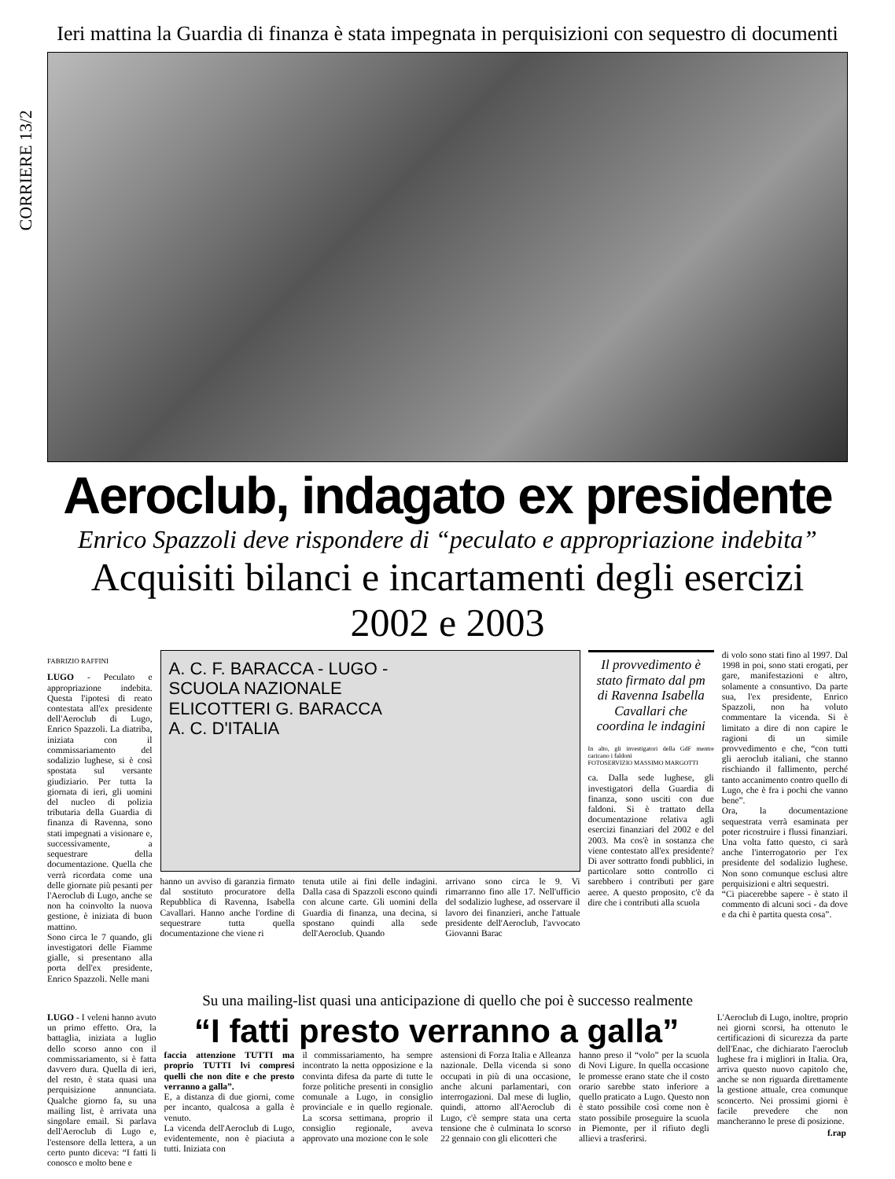CORRIERE 13/2
Ieri mattina la Guardia di finanza è stata impegnata in perquisizioni con sequestro di documenti
Aeroclub, indagato ex presidente
Enrico Spazzoli deve rispondere di “peculato e appropriazione indebita”
Acquisiti bilanci e incartamenti degli esercizi 2002 e 2003
FABRIZIO RAFFINI
LUGO - Peculato e appropriazione indebita. Questa l'ipotesi di reato contestata all'ex presidente dell'Aeroclub di Lugo, Enrico Spazzoli. La diatriba, iniziata con il commissariamento del sodalizio lughese, si è così spostata sul versante giudiziario. Per tutta la giornata di ieri, gli uomini del nucleo di polizia tributaria della Guardia di finanza di Ravenna, sono stati impegnati a visionare e, successivamente, a sequestrare della documentazione. Quella che verrà ricordata come una delle giornate più pesanti per l'Aeroclub di Lugo, anche se non ha coinvolto la nuova gestione, è iniziata di buon mattino.
Sono circa le 7 quando, gli investigatori delle Fiamme gialle, si presentano alla porta dell'ex presidente, Enrico Spazzoli. Nelle mani
A. C. F. BARACCA - LUGO -
SCUOLA NAZIONALE
ELICOTTERI G. BARACCA
A. C. D'ITALIA
hanno un avviso di garanzia firmato dal sostituto procuratore della Repubblica di Ravenna, Isabella Cavallari. Hanno anche l'ordine di sequestrare tutta quella documentazione che viene ri
tenuta utile ai fini delle indagini. Dalla casa di Spazzoli escono quindi con alcune carte. Gli uomini della Guardia di finanza, una decina, si spostano quindi alla sede dell'Aeroclub. Quando
arrivano sono circa le 9. Vi rimarranno fino alle 17. Nell'ufficio del sodalizio lughese, ad osservare il lavoro dei finanzieri, anche l'attuale presidente dell'Aeroclub, l'avvocato Giovanni Barac
Il provvedimento è stato firmato dal pm di Ravenna Isabella Cavallari che coordina le indagini
In alto, gli investigatori della GdF mentre caricano i faldoni
FOTOSERVIZIO MASSIMO MARGOTTI
ca. Dalla sede lughese, gli investigatori della Guardia di finanza, sono usciti con due faldoni. Si è trattato della documentazione relativa agli esercizi finanziari del 2002 e del 2003. Ma cos'è in sostanza che viene contestato all'ex presidente? Di aver sottratto fondi pubblici, in particolare sotto controllo ci sarebbero i contributi per gare aeree. A questo proposito, c'è da dire che i contributi alla scuola
di volo sono stati fino al 1997. Dal 1998 in poi, sono stati erogati, per gare, manifestazioni e altro, solamente a consuntivo. Da parte sua, l'ex presidente, Enrico Spazzoli, non ha voluto commentare la vicenda. Si è limitato a dire di non capire le ragioni di un simile provvedimento e che, “con tutti gli aeroclub italiani, che stanno rischiando il fallimento, perché tanto accanimento contro quello di Lugo, che è fra i pochi che vanno bene”.
Ora, la documentazione sequestrata verrà esaminata per poter ricostruire i flussi finanziari. Una volta fatto questo, ci sarà anche l'interrogatorio per l'ex presidente del sodalizio lughese. Non sono comunque esclusi altre perquisizioni e altri sequestri.
“Ci piacerebbe sapere - è stato il commento di alcuni soci - da dove e da chi è partita questa cosa”.
Su una mailing-list quasi una anticipazione di quello che poi è successo realmente
LUGO - I veleni hanno avuto un primo effetto. Ora, la battaglia, iniziata a luglio dello scorso anno con il commissariamento, si è fatta davvero dura. Quella di ieri, del resto, è stata quasi una perquisizione annunciata. Qualche giorno fa, su una mailing list, è arrivata una singolare email. Si parlava dell'Aeroclub di Lugo e, l'estensore della lettera, a un certo punto diceva: “I fatti li conosco e molto bene e
“I fatti presto verranno a galla”
faccia attenzione TUTTI ma proprio TUTTI lvi compresi quelli che non dite e che presto verranno a galla”.
E, a distanza di due giorni, come per incanto, qualcosa a galla è venuto.
La vicenda dell'Aeroclub di Lugo, evidentemente, non è piaciuta a tutti. Iniziata con
il commissariamento, ha sempre incontrato la netta opposizione e la convinta difesa da parte di tutte le forze politiche presenti in consiglio comunale a Lugo, in consiglio provinciale e in quello regionale. La scorsa settimana, proprio il consiglio regionale, aveva approvato una mozione con le sole
astensioni di Forza Italia e Alleanza nazionale. Della vicenda si sono occupati in più di una occasione, anche alcuni parlamentari, con interrogazioni. Dal mese di luglio, quindi, attorno all'Aeroclub di Lugo, c'è sempre stata una certa tensione che è culminata lo scorso 22 gennaio con gli elicotteri che
hanno preso il “volo” per la scuola di Novi Ligure. In quella occasione le promesse erano state che il costo orario sarebbe stato inferiore a quello praticato a Lugo. Questo non è stato possibile così come non è stato possibile proseguire la scuola in Piemonte, per il rifiuto degli allievi a trasferirsi.
L'Aeroclub di Lugo, inoltre, proprio nei giorni scorsi, ha ottenuto le certificazioni di sicurezza da parte dell'Enac, che dichiarato l'aeroclub lughese fra i migliori in Italia. Ora, arriva questo nuovo capitolo che, anche se non riguarda direttamente la gestione attuale, crea comunque sconcerto. Nei prossimi giorni è facile prevedere che non mancheranno le prese di posizione.
f.rap